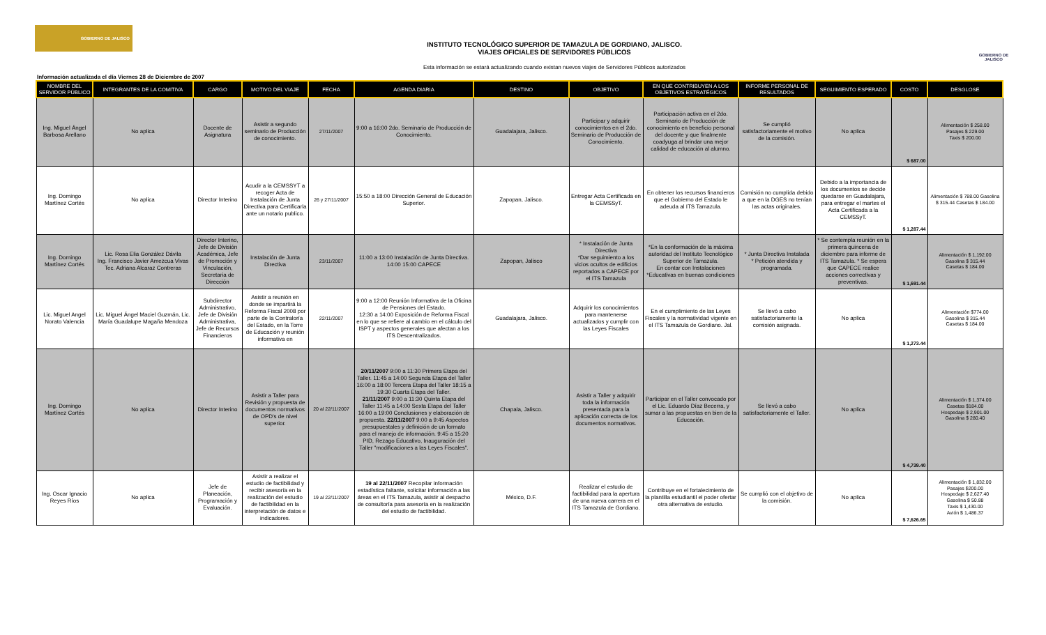GOBIERNO DE JALISCO
INSTITUTO TECNOLÓGICO SUPERIOR DE TAMAZULA DE GORDIANO, JALISCO.
VIAJES OFICIALES DE SERVIDORES PÚBLICOS
Esta información se estará actualizando cuando existan nuevos viajes de Servidores Públicos autorizados
GOBIERNO DE JALISCO
Información actualizada el día Viernes 28 de Diciembre de 2007
| NOMBRE DEL SERVIDOR PÚBLICO | INTEGRANTES DE LA COMITIVA | CARGO | MOTIVO DEL VIAJE | FECHA | AGENDA DIARIA | DESTINO | OBJETIVO | EN QUE CONTRIBUYEN A LOS OBJETIVOS ESTRATÉGICOS | INFORME PERSONAL DE RESULTADOS | SEGUIMIENTO ESPERADO | COSTO | DESGLOSE |
| --- | --- | --- | --- | --- | --- | --- | --- | --- | --- | --- | --- | --- |
| Ing. Miguel Ángel Barbosa Arellano | No aplica | Docente de Asignatura | Asistir a segundo seminario de Producción de conocimiento. | 27/11/2007 | 9:00 a 16:00 2do. Seminario de Producción de Conocimiento. | Guadalajara, Jalisco. | Participar y adquirir conocimientos en el 2do. Seminario de Producción de Conocimiento. | Participación activa en el 2do. Seminario de Producción de conocimiento en beneficio personal del docente y que finalmente coadyuga al brindar una mejor calidad de educación al alumno. | Se cumplió satisfactoriamente el motivo de la comisión. | No aplica | $ 687.00 | Alimentación $ 258.00 Pasajes $ 229.00 Taxis $ 200.00 |
| Ing. Domingo Martínez Cortés | No aplica | Director Interino | Acudir a la CEMSSYT a recoger Acta de Instalación de Junta Directiva para Certificarla ante un notario publico. | 26 y 27/11/2007 | 15:50 a 18:00 Dirección General de Educación Superior. | Zapopan, Jalisco. | Entregar Acta Certificada en la CEMSSyT. | En obtener los recursos financieros que el Gobierno del Estado le adeuda al ITS Tamazula. | Comisión no cumplida debido a que en la DGES no tenían las actas originales. | Debido a la importancia de los documentos se decide quedarse en Guadalajara, para entregar el martes el Acta Certificada a la CEMSSyT. | $ 1,287.44 | Alimentación $ 788.00 Gasolina $ 315.44 Casetas $ 184.00 |
| Ing. Domingo Martínez Cortés | Lic. Rosa Elia González Dávila Ing. Francisco Javier Amezcua Vivas Tec. Adriana Alcaraz Contreras | Director Interino, Jefe de División Académica, Jefe de Promoción y Vinculación, Secretaria de Dirección | Instalación de Junta Directiva | 23/11/2007 | 11:00 a 13:00 Instalación de Junta Directiva. 14:00 15:00 CAPECE | Zapopan, Jalisco | * Instalación de Junta Directiva *Dar seguimiento a los vicios ocultos de edificios reportados a CAPECE por el ITS Tamazula | *En la conformación de la máxima autoridad del Instituto Tecnológico Superior de Tamazula. En contar con Instalaciones *Educativas en buenas condiciones | * Junta Directiva Instalada * Petición atendida y programada. | * Se contempla reunión en la primera quincena de diciembre para informe de ITS Tamazula. * Se espera que CAPECE realice acciones correctivas y preventivas. | $ 1,691.44 | Alimentación $ 1,192.00 Gasolina $ 315.44 Casetas $ 184.00 |
| Lic. Miguel Angel Norato Valencia | Lic. Miguel Ángel Maciel Guzmán, Lic. María Guadalupe Magaña Mendoza | Subdirector Administrativo, Jefe de División Administrativa, Jefe de Recursos Financieros | Asistir a reunión en donde se impartirá la Reforma Fiscal 2008 por parte de la Contraloría del Estado, en la Torre de Educación y reunión informativa en | 22/11/2007 | 9:00 a 12:00 Reunión Informativa de la Oficina de Pensiones del Estado. 12:30 a 14:00 Exposición de Reforma Fiscal en lo que se refiere al cambio en el cálculo del ISPT y aspectos generales que afectan a los ITS Descentralizados. | Guadalajara, Jalisco. | Adquirir los conocimientos para mantenerse actualizados y cumplir con las Leyes Fiscales | En el cumplimiento de las Leyes Fiscales y la normatividad vigente en el ITS Tamazula de Gordiano. Jal. | Se llevó a cabo satisfactoriamente la comisión asignada. | No aplica | $ 1,273.44 | Alimentación $774.00 Gasolina $ 315.44 Casetas $ 184.00 |
| Ing. Domingo Martínez Cortés | No aplica | Director Interino | Asistir a Taller para Revisión y propuesta de documentos normativos de OPD's de nivel superior. | 20 al 22/11/2007 | 20/11/2007 9:00 a 11:30 Primera Etapa del Taller. 11:45 a 14:00 Segunda Etapa del Taller 16:00 a 18:00 Tercera Etapa del Taller 18:15 a 19:30 Cuarta Etapa del Taller. 21/11/2007 9:00 a 11:30 Quinta Etapa del Taller 11:45 a 14:00 Sexta Etapa del Taller 16:00 a 19:00 Conclusiones y elaboración de propuesta. 22/11/2007 9:00 a 9:45 Aspectos presupuestales y definición de un formato para el manejo de información. 9:45 a 15:20 PID, Rezago Educativo, Inauguración del Taller "modificaciones a las Leyes Fiscales". | Chapala, Jalisco. | Asistir a Taller y adquirir toda la información presentada para la aplicación correcta de los documentos normativos. | Participar en el Taller convocado por el Lic. Eduardo Díaz Becerra, y sumar a las propuestas en bien de la Educación. | Se llevó a cabo satisfactoriamente el Taller. | No aplica | $ 4,739.40 | Alimentación $ 1,374.00 Casetas $184.00 Hospedaje $ 2,901.00 Gasolina $ 280.40 |
| Ing. Oscar Ignacio Reyes Ríos | No aplica | Jefe de Planeación, Programación y Evaluación. | Asistir a realizar el estudio de factibilidad y recibir asesoría en la realización del estudio de factibilidad en la interpretación de datos e indicadores. | 19 al 22/11/2007 | 19 al 22/11/2007 Recopilar información estadística faltante, solicitar información a las áreas en el ITS Tamazula, asistir al despacho de consultoría para asesoría en la realización del estudio de factibilidad. | México, D.F. | Realizar el estudio de factibilidad para la apertura de una nueva carrera en el ITS Tamazula de Gordiano. | Contribuye en el fortalecimiento de la plantilla estudiantil el poder ofertar otra alternativa de estudio. | Se cumplió con el objetivo de la comisión. | No aplica | $ 7,626.65 | Alimentación $ 1,832.00 Pasajes $200.00 Hospedaje $ 2,627.40 Gasolina $ 50.88 Taxis $ 1,430.00 Avión $ 1,486.37 |